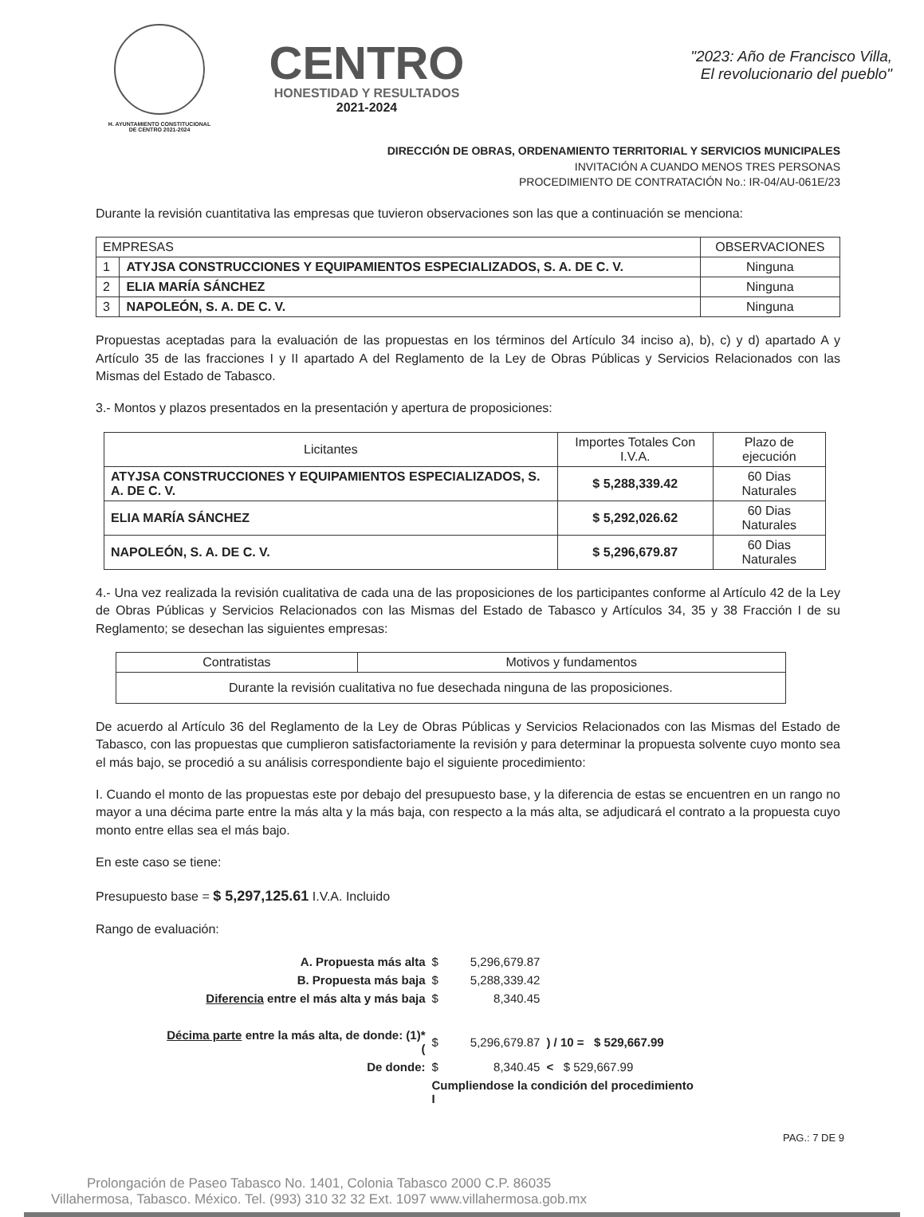H. AYUNTAMIENTO CONSTITUCIONAL
DE CENTRO 2021-2024
CENTRO
HONESTIDAD Y RESULTADOS
2021-2024
"2023: Año de Francisco Villa,
El revolucionario del pueblo"
DIRECCIÓN DE OBRAS, ORDENAMIENTO TERRITORIAL Y SERVICIOS MUNICIPALES
INVITACIÓN A CUANDO MENOS TRES PERSONAS
PROCEDIMIENTO DE CONTRATACIÓN No.: IR-04/AU-061E/23
Durante la revisión cuantitativa las empresas que tuvieron observaciones son las que a continuación se menciona:
| EMPRESAS | | OBSERVACIONES |
| --- | --- | --- |
| 1 | ATYJSA CONSTRUCCIONES Y EQUIPAMIENTOS ESPECIALIZADOS, S. A. DE C. V. | Ninguna |
| 2 | ELIA MARÍA SÁNCHEZ | Ninguna |
| 3 | NAPOLEÓN, S. A. DE C. V. | Ninguna |
Propuestas aceptadas para la evaluación de las propuestas en los términos del Artículo 34 inciso a), b), c) y d) apartado A y Artículo 35 de las fracciones I y II apartado A del Reglamento de la Ley de Obras Públicas y Servicios Relacionados con las Mismas del Estado de Tabasco.
3.- Montos y plazos presentados en la presentación y apertura de proposiciones:
| Licitantes | Importes Totales Con I.V.A. | Plazo de ejecución |
| --- | --- | --- |
| ATYJSA CONSTRUCCIONES Y EQUIPAMIENTOS ESPECIALIZADOS, S. A. DE C. V. | $ 5,288,339.42 | 60 Dias Naturales |
| ELIA MARÍA SÁNCHEZ | $ 5,292,026.62 | 60 Dias Naturales |
| NAPOLEÓN, S. A. DE C. V. | $ 5,296,679.87 | 60 Dias Naturales |
4.- Una vez realizada la revisión cualitativa de cada una de las proposiciones de los participantes conforme al Artículo 42 de la Ley de Obras Públicas y Servicios Relacionados con las Mismas del Estado de Tabasco y Artículos 34, 35 y 38 Fracción I de su Reglamento; se desechan las siguientes empresas:
| Contratistas | Motivos y fundamentos |
| --- | --- |
| Durante la revisión cualitativa no fue desechada ninguna de las proposiciones. | |
De acuerdo al Artículo 36 del Reglamento de la Ley de Obras Públicas y Servicios Relacionados con las Mismas del Estado de Tabasco, con las propuestas que cumplieron satisfactoriamente la revisión y para determinar la propuesta solvente cuyo monto sea el más bajo, se procedió a su análisis correspondiente bajo el siguiente procedimiento:
I. Cuando el monto de las propuestas este por debajo del presupuesto base, y la diferencia de estas se encuentren en un rango no mayor a una décima parte entre la más alta y la más baja, con respecto a la más alta, se adjudicará el contrato a la propuesta cuyo monto entre ellas sea el más bajo.
En este caso se tiene:
Presupuesto base = $ 5,297,125.61 I.V.A. Incluido
Rango de evaluación:
| A. Propuesta más alta | $ | 5,296,679.87 | |
| B. Propuesta más baja | $ | 5,288,339.42 | |
| Diferencia entre el más alta y más baja | $ | 8,340.45 | |
| Décima parte entre la más alta, de donde: (1)* ( | $ | 5,296,679.87 | ) / 10 = $ 529,667.99 |
| De donde: | $ | 8,340.45 | < $ 529,667.99 |
| | Cumpliendose la condición del procedimiento I | | |
PAG.: 7 DE 9
Prolongación de Paseo Tabasco No. 1401, Colonia Tabasco 2000 C.P. 86035
Villahermosa, Tabasco. México. Tel. (993) 310 32 32 Ext. 1097 www.villahermosa.gob.mx